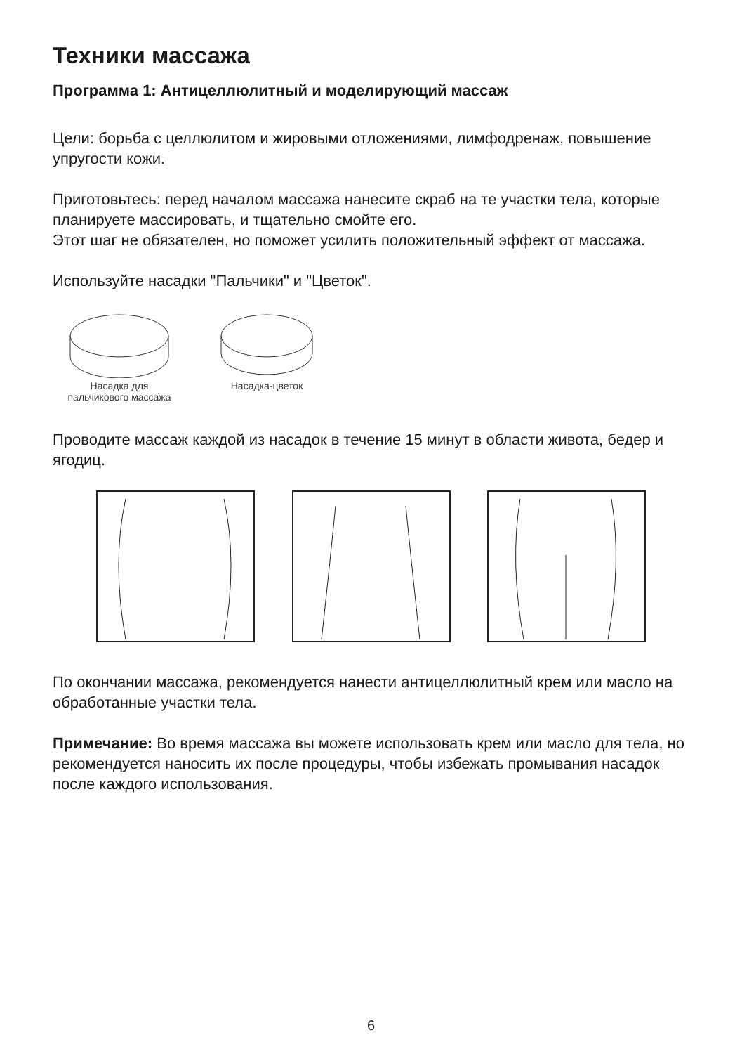Техники массажа
Программа 1: Антицеллюлитный и моделирующий массаж
Цели: борьба с целлюлитом и жировыми отложениями, лимфодренаж, повышение упругости кожи.
Приготовьтесь: перед началом массажа нанесите скраб на те участки тела, которые планируете массировать, и тщательно смойте его.
Этот шаг не обязателен, но поможет усилить положительный эффект от массажа.
Используйте насадки "Пальчики" и "Цветок".
Насадка для
пальчикового массажа
Насадка-цветок
Проводите массаж каждой из насадок в течение 15 минут в области живота, бедер и ягодиц.
По окончании массажа, рекомендуется нанести антицеллюлитный крем или масло на обработанные участки тела.
Примечание: Во время массажа вы можете использовать крем или масло для тела, но рекомендуется наносить их после процедуры, чтобы избежать промывания насадок после каждого использования.
6